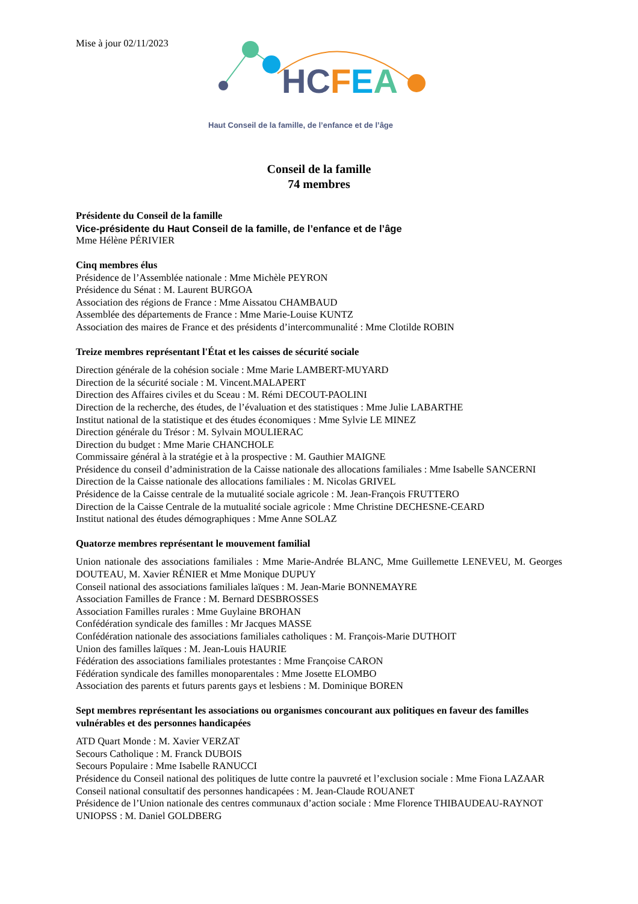Mise à jour 02/11/2023
HCFEA
Haut Conseil de la famille, de l’enfance et de l’âge
Conseil de la famille
74 membres
Présidente du Conseil de la famille
Vice-présidente du Haut Conseil de la famille, de l’enfance et de l’âge
Mme Hélène PÉRIVIER
Cinq membres élus
Présidence de l’Assemblée nationale : Mme Michèle PEYRON
Présidence du Sénat : M. Laurent BURGOA
Association des régions de France : Mme Aissatou CHAMBAUD
Assemblée des départements de France : Mme Marie-Louise KUNTZ
Association des maires de France et des présidents d’intercommunalité : Mme Clotilde ROBIN
Treize membres représentant l'État et les caisses de sécurité sociale
Direction générale de la cohésion sociale : Mme Marie LAMBERT-MUYARD
Direction de la sécurité sociale : M. Vincent.MALAPERT
Direction des Affaires civiles et du Sceau : M. Rémi DECOUT-PAOLINI
Direction de la recherche, des études, de l’évaluation et des statistiques : Mme Julie LABARTHE
Institut national de la statistique et des études économiques : Mme Sylvie LE MINEZ
Direction générale du Trésor : M. Sylvain MOULIERAC
Direction du budget : Mme Marie CHANCHOLE
Commissaire général à la stratégie et à la prospective : M. Gauthier MAIGNE
Présidence du conseil d’administration de la Caisse nationale des allocations familiales : Mme Isabelle SANCERNI
Direction de la Caisse nationale des allocations familiales : M. Nicolas GRIVEL
Présidence de la Caisse centrale de la mutualité sociale agricole : M. Jean-François FRUTTERO
Direction de la Caisse Centrale de la mutualité sociale agricole : Mme Christine DECHESNE-CEARD
Institut national des études démographiques : Mme Anne SOLAZ
Quatorze membres représentant le mouvement familial
Union nationale des associations familiales : Mme Marie-Andrée BLANC, Mme Guillemette LENEVEU, M. Georges DOUTEAU, M. Xavier RÉNIER et Mme Monique DUPUY
Conseil national des associations familiales laïques : M. Jean-Marie BONNEMAYRE
Association Familles de France : M. Bernard DESBROSSES
Association Familles rurales : Mme Guylaine BROHAN
Confédération syndicale des familles : Mr Jacques MASSE
Confédération nationale des associations familiales catholiques : M. François-Marie DUTHOIT
Union des familles laïques : M. Jean-Louis HAURIE
Fédération des associations familiales protestantes : Mme Françoise CARON
Fédération syndicale des familles monoparentales : Mme Josette ELOMBO
Association des parents et futurs parents gays et lesbiens : M. Dominique BOREN
Sept membres représentant les associations ou organismes concourant aux politiques en faveur des familles vulnérables et des personnes handicapées
ATD Quart Monde : M. Xavier VERZAT
Secours Catholique : M. Franck DUBOIS
Secours Populaire : Mme Isabelle RANUCCI
Présidence du Conseil national des politiques de lutte contre la pauvreté et l’exclusion sociale : Mme Fiona LAZAAR
Conseil national consultatif des personnes handicapées : M. Jean-Claude ROUANET
Présidence de l’Union nationale des centres communaux d’action sociale : Mme Florence THIBAUDEAU-RAYNOT
UNIOPSS : M. Daniel GOLDBERG